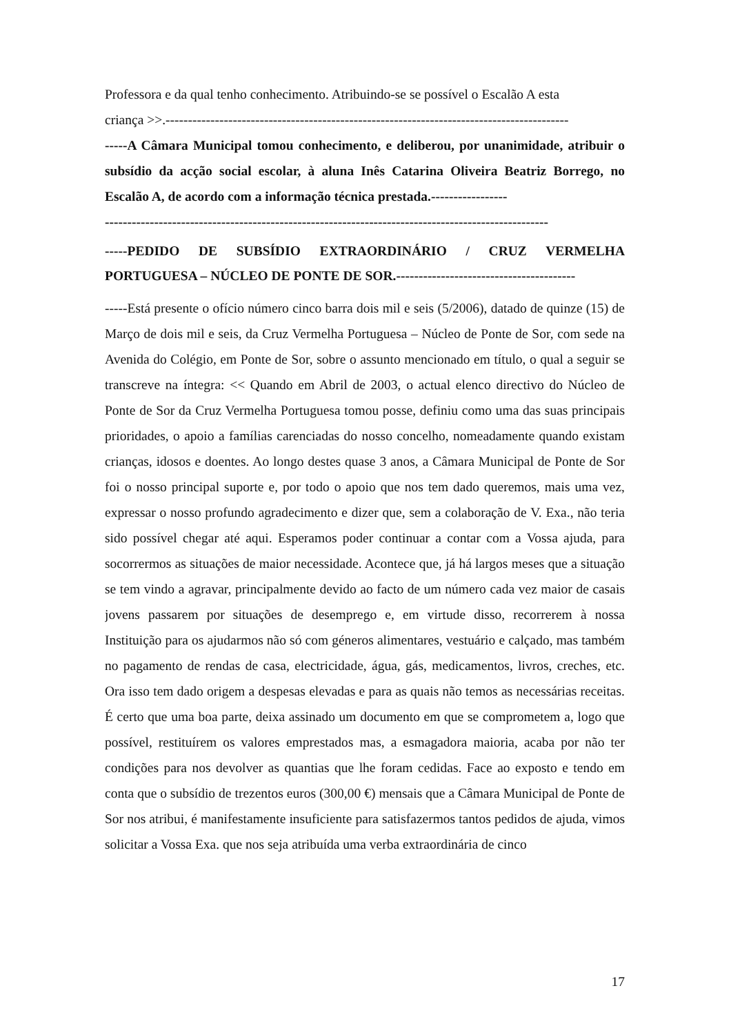Professora e da qual tenho conhecimento. Atribuindo-se se possível o Escalão A esta
criança >>.------------------------------------------------------------------------------------------
-----A Câmara Municipal tomou conhecimento, e deliberou, por unanimidade, atribuir o subsídio da acção social escolar, à aluna Inês Catarina Oliveira Beatriz Borrego, no Escalão A, de acordo com a informação técnica prestada.-----------------
---------------------------------------------------------------------------------------------------
-----PEDIDO DE SUBSÍDIO EXTRAORDINÁRIO / CRUZ VERMELHA PORTUGUESA – NÚCLEO DE PONTE DE SOR.----------------------------------------
-----Está presente o ofício número cinco barra dois mil e seis (5/2006), datado de quinze (15) de Março de dois mil e seis, da Cruz Vermelha Portuguesa – Núcleo de Ponte de Sor, com sede na Avenida do Colégio, em Ponte de Sor, sobre o assunto mencionado em título, o qual a seguir se transcreve na íntegra: << Quando em Abril de 2003, o actual elenco directivo do Núcleo de Ponte de Sor da Cruz Vermelha Portuguesa tomou posse, definiu como uma das suas principais prioridades, o apoio a famílias carenciadas do nosso concelho, nomeadamente quando existam crianças, idosos e doentes. Ao longo destes quase 3 anos, a Câmara Municipal de Ponte de Sor foi o nosso principal suporte e, por todo o apoio que nos tem dado queremos, mais uma vez, expressar o nosso profundo agradecimento e dizer que, sem a colaboração de V. Exa., não teria sido possível chegar até aqui. Esperamos poder continuar a contar com a Vossa ajuda, para socorrermos as situações de maior necessidade. Acontece que, já há largos meses que a situação se tem vindo a agravar, principalmente devido ao facto de um número cada vez maior de casais jovens passarem por situações de desemprego e, em virtude disso, recorrerem à nossa Instituição para os ajudarmos não só com géneros alimentares, vestuário e calçado, mas também no pagamento de rendas de casa, electricidade, água, gás, medicamentos, livros, creches, etc. Ora isso tem dado origem a despesas elevadas e para as quais não temos as necessárias receitas. É certo que uma boa parte, deixa assinado um documento em que se comprometem a, logo que possível, restituírem os valores emprestados mas, a esmagadora maioria, acaba por não ter condições para nos devolver as quantias que lhe foram cedidas. Face ao exposto e tendo em conta que o subsídio de trezentos euros (300,00 €) mensais que a Câmara Municipal de Ponte de Sor nos atribui, é manifestamente insuficiente para satisfazermos tantos pedidos de ajuda, vimos solicitar a Vossa Exa. que nos seja atribuída uma verba extraordinária de cinco
17